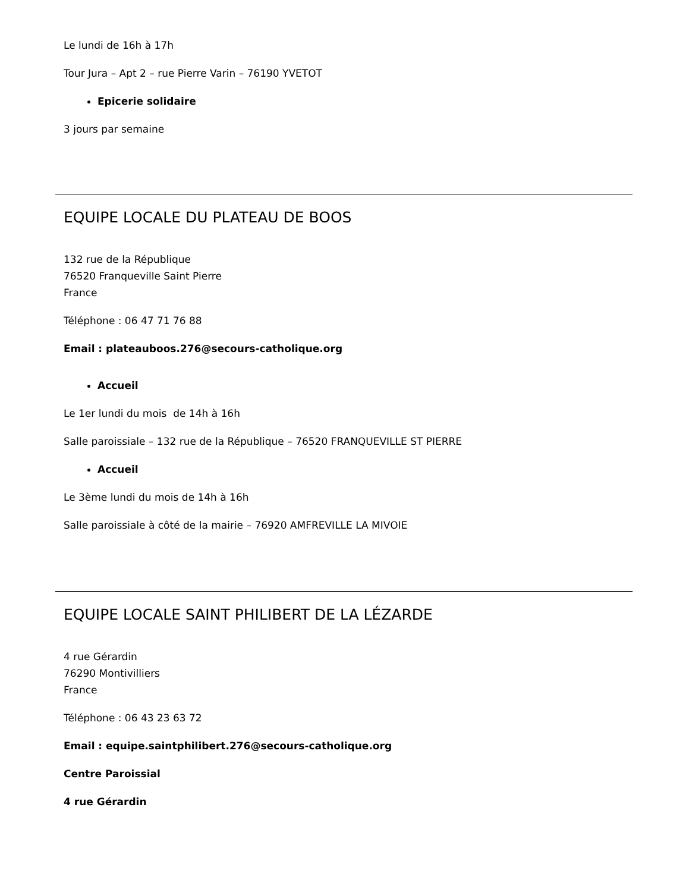Le lundi de 16h à 17h
Tour Jura – Apt 2 – rue Pierre Varin – 76190 YVETOT
Epicerie solidaire
3 jours par semaine
EQUIPE LOCALE DU PLATEAU DE BOOS
132 rue de la République
76520 Franqueville Saint Pierre
France
Téléphone : 06 47 71 76 88
Email : plateauboos.276@secours-catholique.org
Accueil
Le 1er lundi du mois de 14h à 16h
Salle paroissiale – 132 rue de la République – 76520 FRANQUEVILLE ST PIERRE
Accueil
Le 3ème lundi du mois de 14h à 16h
Salle paroissiale à côté de la mairie – 76920 AMFREVILLE LA MIVOIE
EQUIPE LOCALE SAINT PHILIBERT DE LA LÉZARDE
4 rue Gérardin
76290 Montivilliers
France
Téléphone : 06 43 23 63 72
Email : equipe.saintphilibert.276@secours-catholique.org
Centre Paroissial
4 rue Gérardin